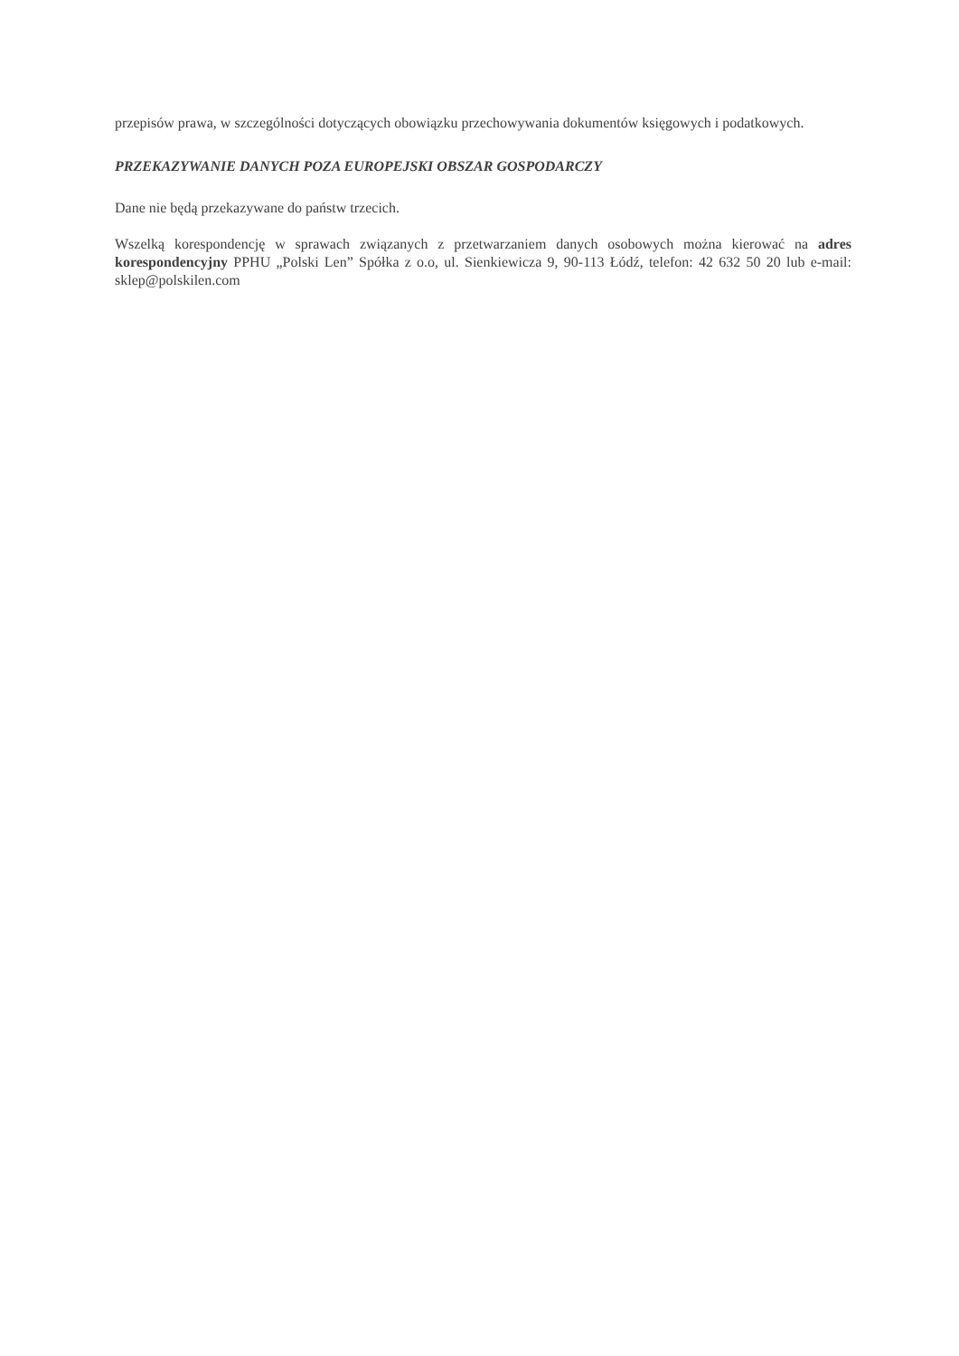przepisów prawa, w szczególności dotyczących obowiązku przechowywania dokumentów księgowych i podatkowych.
PRZEKAZYWANIE DANYCH POZA EUROPEJSKI OBSZAR GOSPODARCZY
Dane nie będą przekazywane do państw trzecich.
Wszelką korespondencję w sprawach związanych z przetwarzaniem danych osobowych można kierować na adres korespondencyjny PPHU „Polski Len” Spółka z o.o, ul. Sienkiewicza 9, 90-113 Łódź, telefon: 42 632 50 20 lub e-mail: sklep@polskilen.com